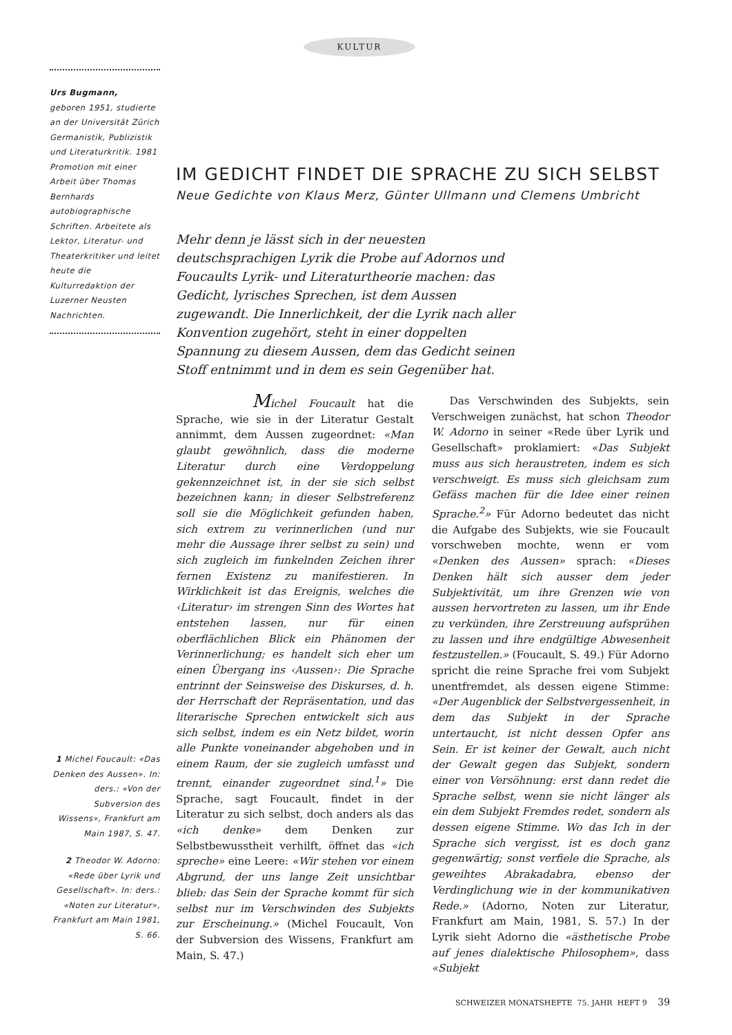KULTUR
Urs Bugmann,
geboren 1951, studierte an der Universität Zürich Germanistik, Publizistik und Literaturkritik. 1981 Promotion mit einer Arbeit über Thomas Bernhards autobiographische Schriften. Arbeitete als Lektor, Literatur- und Theaterkritiker und leitet heute die Kulturredaktion der Luzerner Neusten Nachrichten.
IM GEDICHT FINDET DIE SPRACHE ZU SICH SELBST
Neue Gedichte von Klaus Merz, Günter Ullmann und Clemens Umbricht
Mehr denn je lässt sich in der neuesten deutschsprachigen Lyrik die Probe auf Adornos und Foucaults Lyrik- und Literaturtheorie machen: das Gedicht, lyrisches Sprechen, ist dem Aussen zugewandt. Die Innerlichkeit, der die Lyrik nach aller Konvention zugehört, steht in einer doppelten Spannung zu diesem Aussen, dem das Gedicht seinen Stoff entnimmt und in dem es sein Gegenüber hat.
Michel Foucault hat die Sprache, wie sie in der Literatur Gestalt annimmt, dem Aussen zugeordnet: «Man glaubt gewöhnlich, dass die moderne Literatur durch eine Verdoppelung gekennzeichnet ist, in der sie sich selbst bezeichnen kann; in dieser Selbstreferenz soll sie die Möglichkeit gefunden haben, sich extrem zu verinnerlichen (und nur mehr die Aussage ihrer selbst zu sein) und sich zugleich im funkelnden Zeichen ihrer fernen Existenz zu manifestieren. In Wirklichkeit ist das Ereignis, welches die ‹Literatur› im strengen Sinn des Wortes hat entstehen lassen, nur für einen oberflächlichen Blick ein Phänomen der Verinnerlichung; es handelt sich eher um einen Übergang ins ‹Aussen›: Die Sprache entrinnt der Seinsweise des Diskurses, d. h. der Herrschaft der Repräsentation, und das literarische Sprechen entwickelt sich aus sich selbst, indem es ein Netz bildet, worin alle Punkte voneinander abgehoben und in einem Raum, der sie zugleich umfasst und trennt, einander zugeordnet sind.<sup>1</sup>» Die Sprache, sagt Foucault, findet in der Literatur zu sich selbst, doch anders als das «ich denke» dem Denken zur Selbstbewusstheit verhilft, öffnet das «ich spreche» eine Leere: «Wir stehen vor einem Abgrund, der uns lange Zeit unsichtbar blieb: das Sein der Sprache kommt für sich selbst nur im Verschwinden des Subjekts zur Erscheinung.» (Michel Foucault, Von der Subversion des Wissens, Frankfurt am Main, S. 47.)
Das Verschwinden des Subjekts, sein Verschweigen zunächst, hat schon Theodor W. Adorno in seiner «Rede über Lyrik und Gesellschaft» proklamiert: «Das Subjekt muss aus sich heraustreten, indem es sich verschweigt. Es muss sich gleichsam zum Gefäss machen für die Idee einer reinen Sprache.<sup>2</sup>» Für Adorno bedeutet das nicht die Aufgabe des Subjekts, wie sie Foucault vorschweben mochte, wenn er vom «Denken des Aussen» sprach: «Dieses Denken hält sich ausser dem jeder Subjektivität, um ihre Grenzen wie von aussen hervortreten zu lassen, um ihr Ende zu verkünden, ihre Zerstreuung aufsprühen zu lassen und ihre endgültige Abwesenheit festzustellen.» (Foucault, S. 49.) Für Adorno spricht die reine Sprache frei vom Subjekt unentfremdet, als dessen eigene Stimme: «Der Augenblick der Selbstvergessenheit, in dem das Subjekt in der Sprache untertaucht, ist nicht dessen Opfer ans Sein. Er ist keiner der Gewalt, auch nicht der Gewalt gegen das Subjekt, sondern einer von Versöhnung: erst dann redet die Sprache selbst, wenn sie nicht länger als ein dem Subjekt Fremdes redet, sondern als dessen eigene Stimme. Wo das Ich in der Sprache sich vergisst, ist es doch ganz gegenwärtig; sonst verfiele die Sprache, als geweihtes Abrakadabra, ebenso der Verdinglichung wie in der kommunikativen Rede.» (Adorno, Noten zur Literatur, Frankfurt am Main, 1981, S. 57.) In der Lyrik sieht Adorno die «ästhetische Probe auf jenes dialektische Philosophem», dass «Subjekt
1 Michel Foucault: «Das Denken des Aussen». In: ders.: «Von der Subversion des Wissens», Frankfurt am Main 1987, S. 47.
2 Theodor W. Adorno: «Rede über Lyrik und Gesellschaft». In: ders.: «Noten zur Literatur», Frankfurt am Main 1981, S. 66.
SCHWEIZER MONATSHEFTE 75. JAHR HEFT 9 39